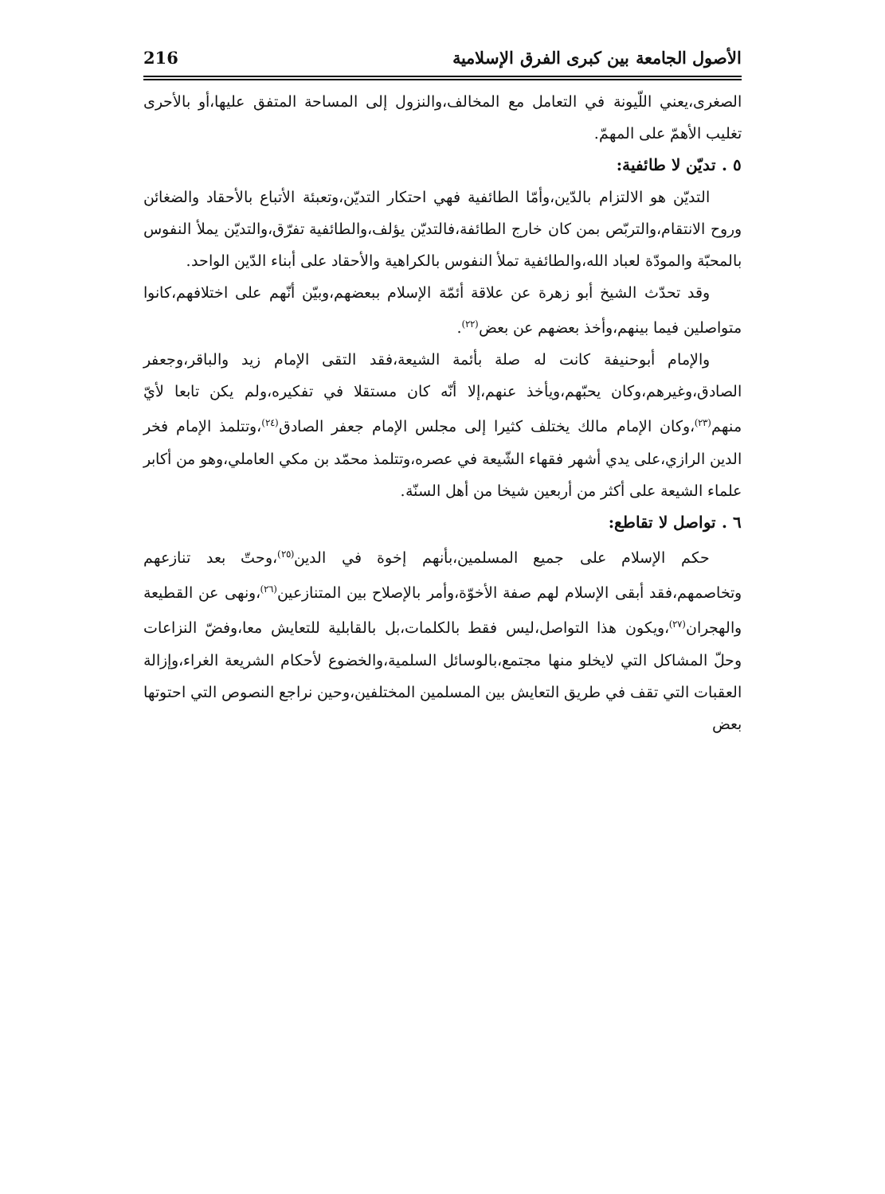الأصول الجامعة بين كبرى الفرق الإسلامية 216
الصغرى،يعني اللّيونة في التعامل مع المخالف،والنزول إلى المساحة المتفق عليها،أو بالأحرى تغليب الأهمّ على المهمّ.
٥ . تديّن لا طائفية:
التديّن هو الالتزام بالدّين،وأمّا الطائفية فهي احتكار التديّن،وتعبئة الأتباع بالأحقاد والضغائن وروح الانتقام،والتربّص بمن كان خارج الطائفة،فالتديّن يؤلف،والطائفية تفرّق،والتديّن يملأ النفوس بالمحبّة والمودّة لعباد الله،والطائفية تملأ النفوس بالكراهية والأحقاد على أبناء الدّين الواحد.
وقد تحدّث الشيخ أبو زهرة عن علاقة أئمّة الإسلام ببعضهم،وبيّن أنّهم على اختلافهم،كانوا متواصلين فيما بينهم،وأخذ بعضهم عن بعض<sup>(٢٢)</sup>.
والإمام أبوحنيفة كانت له صلة بأئمة الشيعة،فقد التقى الإمام زيد والباقر،وجعفر الصادق،وغيرهم،وكان يحبّهم،ويأخذ عنهم،إلا أنّه كان مستقلا في تفكيره،ولم يكن تابعا لأيّ منهم<sup>(٢٣)</sup>،وكان الإمام مالك يختلف كثيرا إلى مجلس الإمام جعفر الصادق<sup>(٢٤)</sup>،وتتلمذ الإمام فخر الدين الرازي،على يدي أشهر فقهاء الشّيعة في عصره،وتتلمذ محمّد بن مكي العاملي،وهو من أكابر علماء الشيعة على أكثر من أربعين شيخا من أهل السنّة.
٦ . تواصل لا تقاطع:
حكم الإسلام على جميع المسلمين،بأنهم إخوة في الدين<sup>(٢٥)</sup>،وحتّ بعد تنازعهم وتخاصمهم،فقد أبقى الإسلام لهم صفة الأخوّة،وأمر بالإصلاح بين المتنازعين<sup>(٢٦)</sup>،ونهى عن القطيعة والهجران<sup>(٢٧)</sup>،ويكون هذا التواصل،ليس فقط بالكلمات،بل بالقابلية للتعايش معا،وفضّ النزاعات وحلّ المشاكل التي لايخلو منها مجتمع،بالوسائل السلمية،والخضوع لأحكام الشريعة الغراء،وإزالة العقبات التي تقف في طريق التعايش بين المسلمين المختلفين،وحين نراجع النصوص التي احتوتها بعض